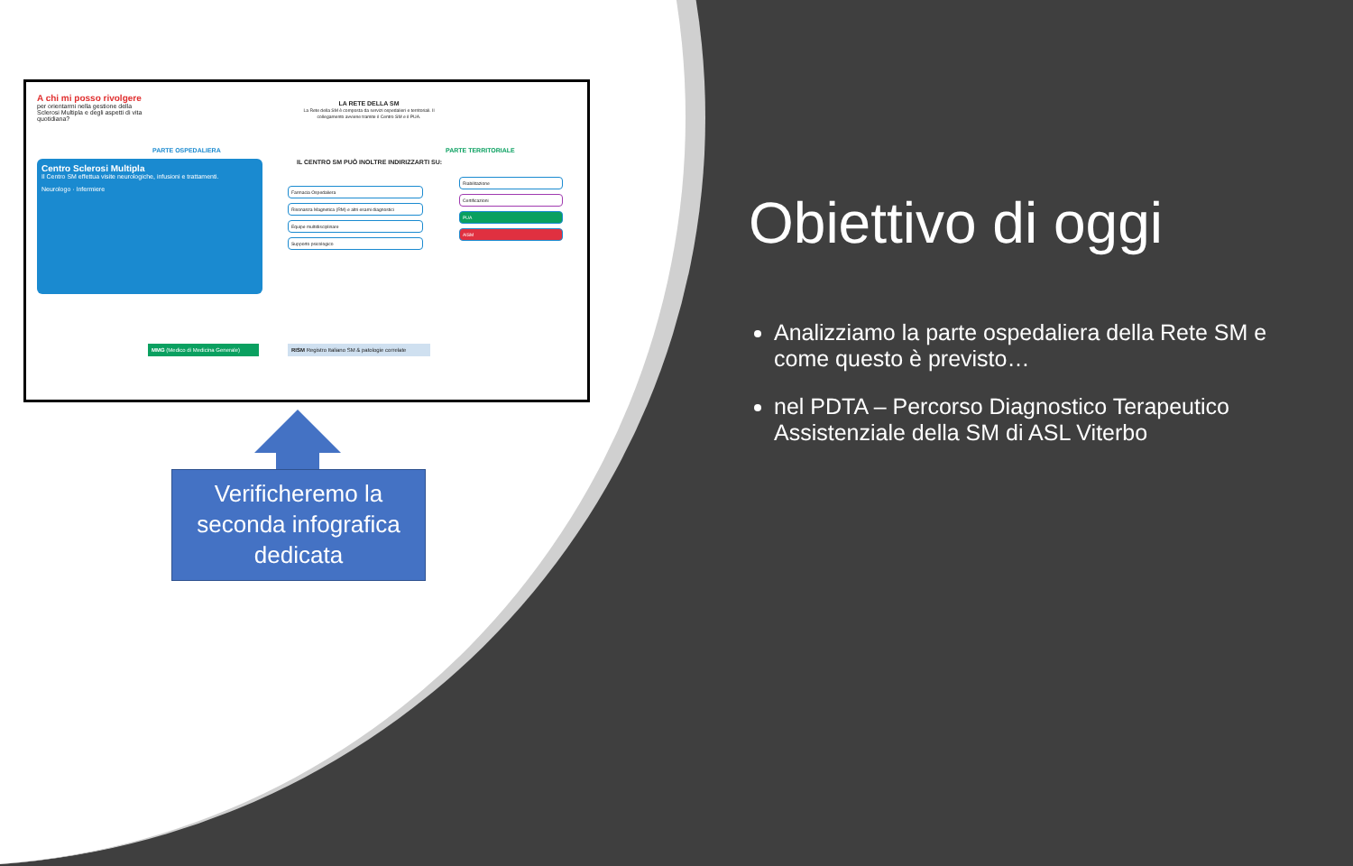A chi mi posso rivolgere
per orientarmi nella gestione della Sclerosi Multipla e degli aspetti di vita quotidiana?
LA RETE DELLA SM
La Rete della SM è composta da servizi ospedalieri e territoriali. Il collegamento avviene tramite il Centro SM e il PUA.
PARTE OSPEDALIERA PARTE TERRITORIALE
Centro Sclerosi Multipla
Il Centro SM effettua visite neurologiche, infusioni e trattamenti.
Neurologo · Infermiere
IL CENTRO SM PUÒ INOLTRE INDIRIZZARTI SU:
Farmacia Ospedaliera
Risonanza Magnetica (RM) e altri esami diagnostici
Equipe multidisciplinare
Supporto psicologico
Riabilitazione
Certificazioni
PUA
AISM
MMG (Medico di Medicina Generale)
RISM Registro Italiano SM & patologie correlate
Verificheremo la seconda infografica dedicata
Obiettivo di oggi
Analizziamo la parte ospedaliera della Rete SM e come questo è previsto…
nel PDTA – Percorso Diagnostico Terapeutico Assistenziale della SM di ASL Viterbo